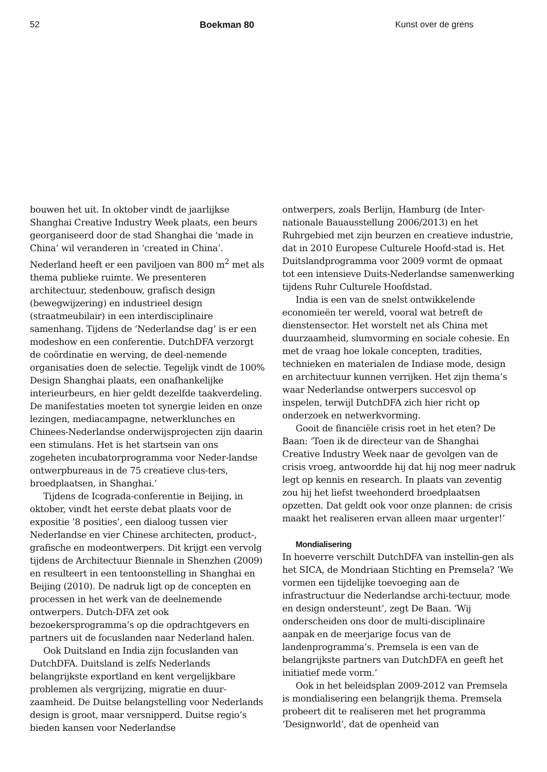52 Boekman 80 Kunst over de grens
bouwen het uit. In oktober vindt de jaarlijkse Shanghai Creative Industry Week plaats, een beurs georganiseerd door de stad Shanghai die ‘made in China’ wil veranderen in ‘created in China’. Nederland heeft er een paviljoen van 800 m<sup>2</sup> met als thema publieke ruimte. We presenteren architectuur, stedenbouw, grafisch design (bewegwijzering) en industrieel design (straatmeubilair) in een interdisciplinaire samenhang. Tijdens de ‘Nederlandse dag’ is er een modeshow en een conferentie. DutchDFA verzorgt de coördinatie en werving, de deel-nemende organisaties doen de selectie. Tegelijk vindt de 100% Design Shanghai plaats, een onafhankelijke interieurbeurs, en hier geldt dezelfde taakverdeling. De manifestaties moeten tot synergie leiden en onze lezingen, mediacampagne, netwerklunches en Chinees-Nederlandse onderwijsprojecten zijn daarin een stimulans. Het is het startsein van ons zogeheten incubatorprogramma voor Neder-landse ontwerpbureaus in de 75 creatieve clus-ters, broedplaatsen, in Shanghai.’
Tijdens de Icograda-conferentie in Beijing, in oktober, vindt het eerste debat plaats voor de expositie ‘8 posities’, een dialoog tussen vier Nederlandse en vier Chinese architecten, product-, grafische en modeontwerpers. Dit krijgt een vervolg tijdens de Architectuur Biennale in Shenzhen (2009) en resulteert in een tentoonstelling in Shanghai en Beijing (2010). De nadruk ligt op de concepten en processen in het werk van de deelnemende ontwerpers. Dutch-DFA zet ook bezoekersprogramma’s op die opdrachtgevers en partners uit de focuslanden naar Nederland halen.
Ook Duitsland en India zijn focuslanden van DutchDFA. Duitsland is zelfs Nederlands belangrijkste exportland en kent vergelijkbare problemen als vergrijzing, migratie en duur-zaamheid. De Duitse belangstelling voor Nederlands design is groot, maar versnipperd. Duitse regio’s bieden kansen voor Nederlandse
ontwerpers, zoals Berlijn, Hamburg (de Inter-nationale Bauausstellung 2006/2013) en het Ruhrgebied met zijn beurzen en creatieve industrie, dat in 2010 Europese Culturele Hoofd-stad is. Het Duitslandprogramma voor 2009 vormt de opmaat tot een intensieve Duits-Nederlandse samenwerking tijdens Ruhr Culturele Hoofdstad.
India is een van de snelst ontwikkelende economieën ter wereld, vooral wat betreft de dienstensector. Het worstelt net als China met duurzaamheid, slumvorming en sociale cohesie. En met de vraag hoe lokale concepten, tradities, technieken en materialen de Indiase mode, design en architectuur kunnen verrijken. Het zijn thema’s waar Nederlandse ontwerpers succesvol op inspelen, terwijl DutchDFA zich hier richt op onderzoek en netwerkvorming.
Gooit de financiële crisis roet in het eten? De Baan: ‘Toen ik de directeur van de Shanghai Creative Industry Week naar de gevolgen van de crisis vroeg, antwoordde hij dat hij nog meer nadruk legt op kennis en research. In plaats van zeventig zou hij het liefst tweehonderd broedplaatsen opzetten. Dat geldt ook voor onze plannen: de crisis maakt het realiseren ervan alleen maar urgenter!’
Mondialisering
In hoeverre verschilt DutchDFA van instellin-gen als het SICA, de Mondriaan Stichting en Premsela? ‘We vormen een tijdelijke toevoeging aan de infrastructuur die Nederlandse archi-tectuur, mode en design ondersteunt’, zegt De Baan. ‘Wij onderscheiden ons door de multi-disciplinaire aanpak en de meerjarige focus van de landenprogramma’s. Premsela is een van de belangrijkste partners van DutchDFA en geeft het initiatief mede vorm.’
Ook in het beleidsplan 2009-2012 van Premsela is mondialisering een belangrijk thema. Premsela probeert dit te realiseren met het programma ‘Designworld’, dat de openheid van